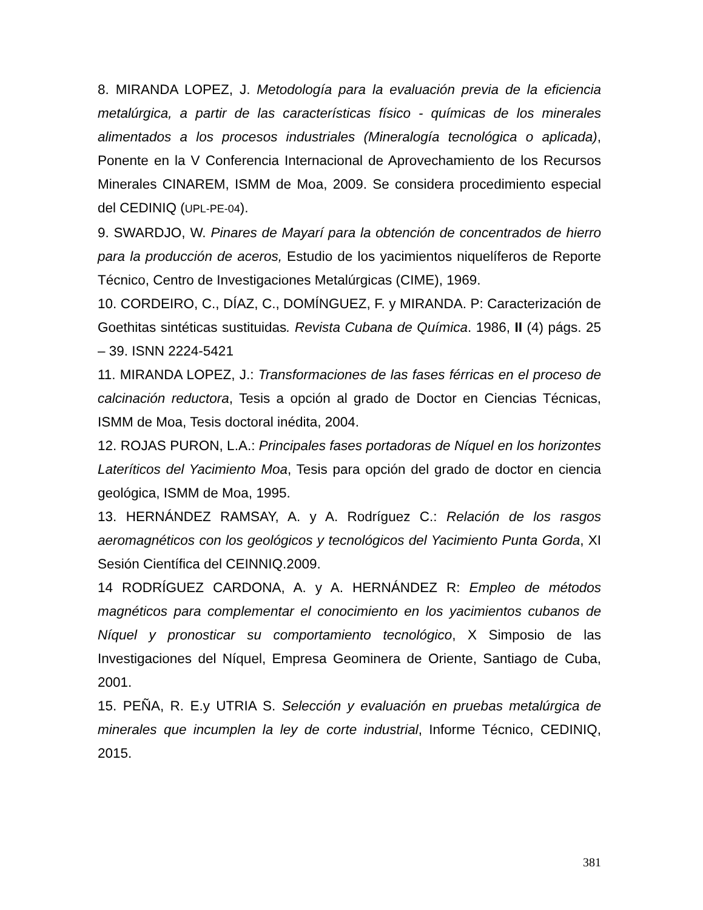8. MIRANDA LOPEZ, J. Metodología para la evaluación previa de la eficiencia metalúrgica, a partir de las características físico - químicas de los minerales alimentados a los procesos industriales (Mineralogía tecnológica o aplicada), Ponente en la V Conferencia Internacional de Aprovechamiento de los Recursos Minerales CINAREM, ISMM de Moa, 2009. Se considera procedimiento especial del CEDINIQ (UPL-PE-04).
9. SWARDJO, W. Pinares de Mayarí para la obtención de concentrados de hierro para la producción de aceros, Estudio de los yacimientos niquelíferos de Reporte Técnico, Centro de Investigaciones Metalúrgicas (CIME), 1969.
10. CORDEIRO, C., DÍAZ, C., DOMÍNGUEZ, F. y MIRANDA. P: Caracterización de Goethitas sintéticas sustituidas. Revista Cubana de Química. 1986, II (4) págs. 25 – 39. ISNN 2224-5421
11. MIRANDA LOPEZ, J.: Transformaciones de las fases férricas en el proceso de calcinación reductora, Tesis a opción al grado de Doctor en Ciencias Técnicas, ISMM de Moa, Tesis doctoral inédita, 2004.
12. ROJAS PURON, L.A.: Principales fases portadoras de Níquel en los horizontes Lateríticos del Yacimiento Moa, Tesis para opción del grado de doctor en ciencia geológica, ISMM de Moa, 1995.
13. HERNÁNDEZ RAMSAY, A. y A. Rodríguez C.: Relación de los rasgos aeromagnéticos con los geológicos y tecnológicos del Yacimiento Punta Gorda, XI Sesión Científica del CEINNIQ.2009.
14 RODRÍGUEZ CARDONA, A. y A. HERNÁNDEZ R: Empleo de métodos magnéticos para complementar el conocimiento en los yacimientos cubanos de Níquel y pronosticar su comportamiento tecnológico, X Simposio de las Investigaciones del Níquel, Empresa Geominera de Oriente, Santiago de Cuba, 2001.
15. PEÑA, R. E.y UTRIA S. Selección y evaluación en pruebas metalúrgica de minerales que incumplen la ley de corte industrial, Informe Técnico, CEDINIQ, 2015.
381